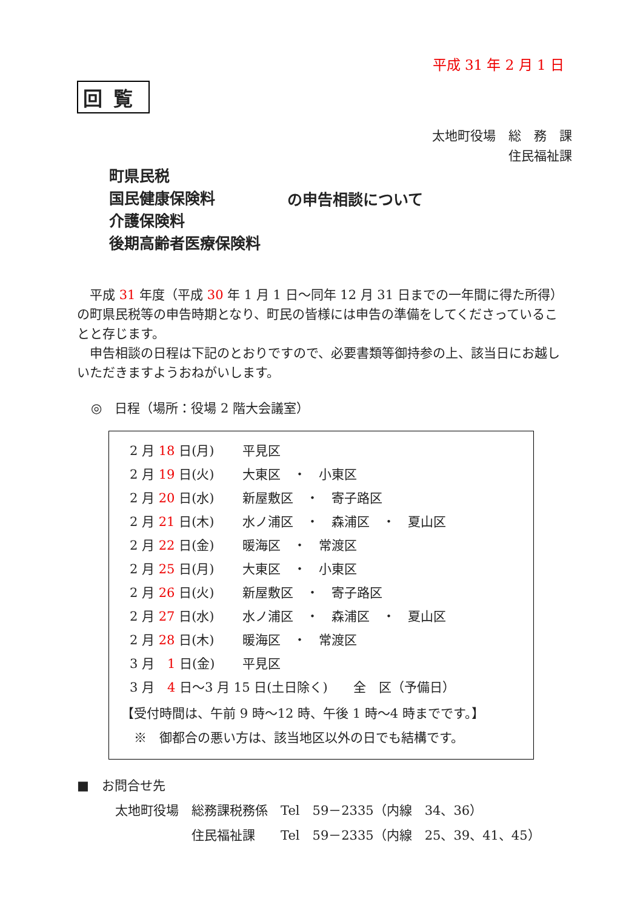平成 31 年 2 月 1 日
回覧
太地町役場　総　務　課
住民福祉課
町県民税
国民健康保険料
介護保険料
後期高齢者医療保険料
の申告相談について
　平成 31 年度（平成 30 年 1 月 1 日～同年 12 月 31 日までの一年間に得た所得）の町県民税等の申告時期となり、町民の皆様には申告の準備をしてくださっていることと存じます。
　申告相談の日程は下記のとおりですので、必要書類等御持参の上、該当日にお越しいただきますようおねがいします。
◎　日程（場所：役場 2 階大会議室）
| 2 月 18 日(月) | 平見区 |
| 2 月 19 日(火) | 大東区 ・ 小東区 |
| 2 月 20 日(水) | 新屋敷区 ・ 寄子路区 |
| 2 月 21 日(木) | 水ノ浦区 ・ 森浦区 ・ 夏山区 |
| 2 月 22 日(金) | 暖海区 ・ 常渡区 |
| 2 月 25 日(月) | 大東区 ・ 小東区 |
| 2 月 26 日(火) | 新屋敷区 ・ 寄子路区 |
| 2 月 27 日(水) | 水ノ浦区 ・ 森浦区 ・ 夏山区 |
| 2 月 28 日(木) | 暖海区 ・ 常渡区 |
| 3 月 1 日(金) | 平見区 |
| 3 月 4 日～3 月 15 日(土日除く) 全 区（予備日） | |
【受付時間は、午前 9 時～12 時、午後 1 時～4 時までです。】
　※　御都合の悪い方は、該当地区以外の日でも結構です。
■　お問合せ先
　　　太地町役場　総務課税務係　Tel　59－2335（内線　34、36）
　　　　　　　　　住民福祉課　　Tel　59－2335（内線　25、39、41、45）